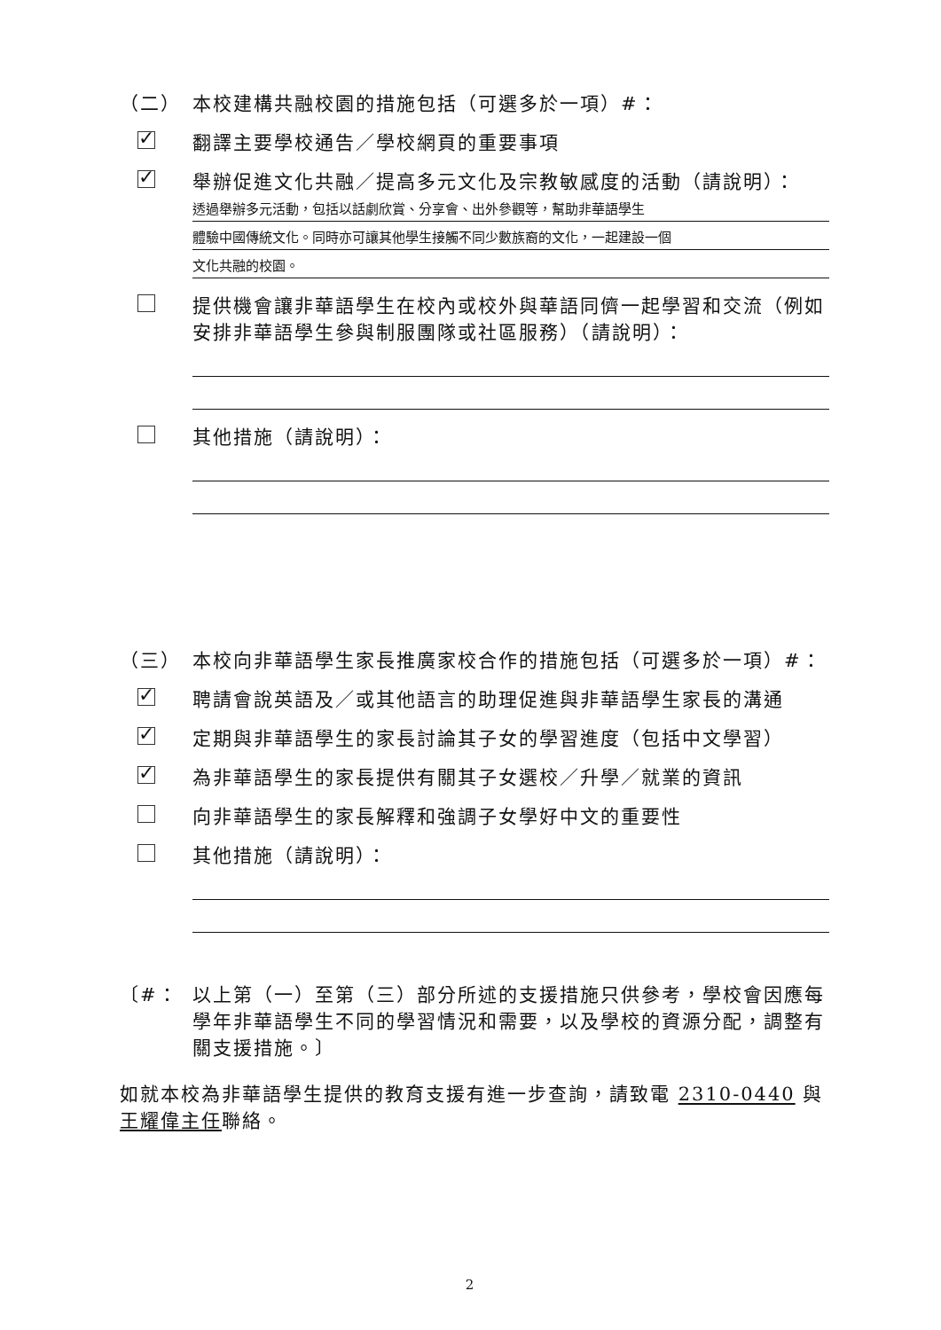（二） 本校建構共融校園的措施包括（可選多於一項）#：
✓
翻譯主要學校通告／學校網頁的重要事項
✓
舉辦促進文化共融／提高多元文化及宗教敏感度的活動（請說明）：
透過舉辦多元活動，包括以話劇欣賞、分享會、出外參觀等，幫助非華語學生
體驗中國傳統文化。同時亦可讓其他學生接觸不同少數族裔的文化，一起建設一個
文化共融的校園。
提供機會讓非華語學生在校內或校外與華語同儕一起學習和交流（例如安排非華語學生參與制服團隊或社區服務）（請說明）：
其他措施（請說明）：
（三） 本校向非華語學生家長推廣家校合作的措施包括（可選多於一項）#：
✓
聘請會說英語及／或其他語言的助理促進與非華語學生家長的溝通
✓
定期與非華語學生的家長討論其子女的學習進度（包括中文學習）
✓
為非華語學生的家長提供有關其子女選校／升學／就業的資訊
向非華語學生的家長解釋和強調子女學好中文的重要性
其他措施（請說明）：
〔#： 以上第（一）至第（三）部分所述的支援措施只供參考，學校會因應每學年非華語學生不同的學習情況和需要，以及學校的資源分配，調整有關支援措施。〕
如就本校為非華語學生提供的教育支援有進一步查詢，請致電 2310-0440 與王耀偉主任聯絡。
2